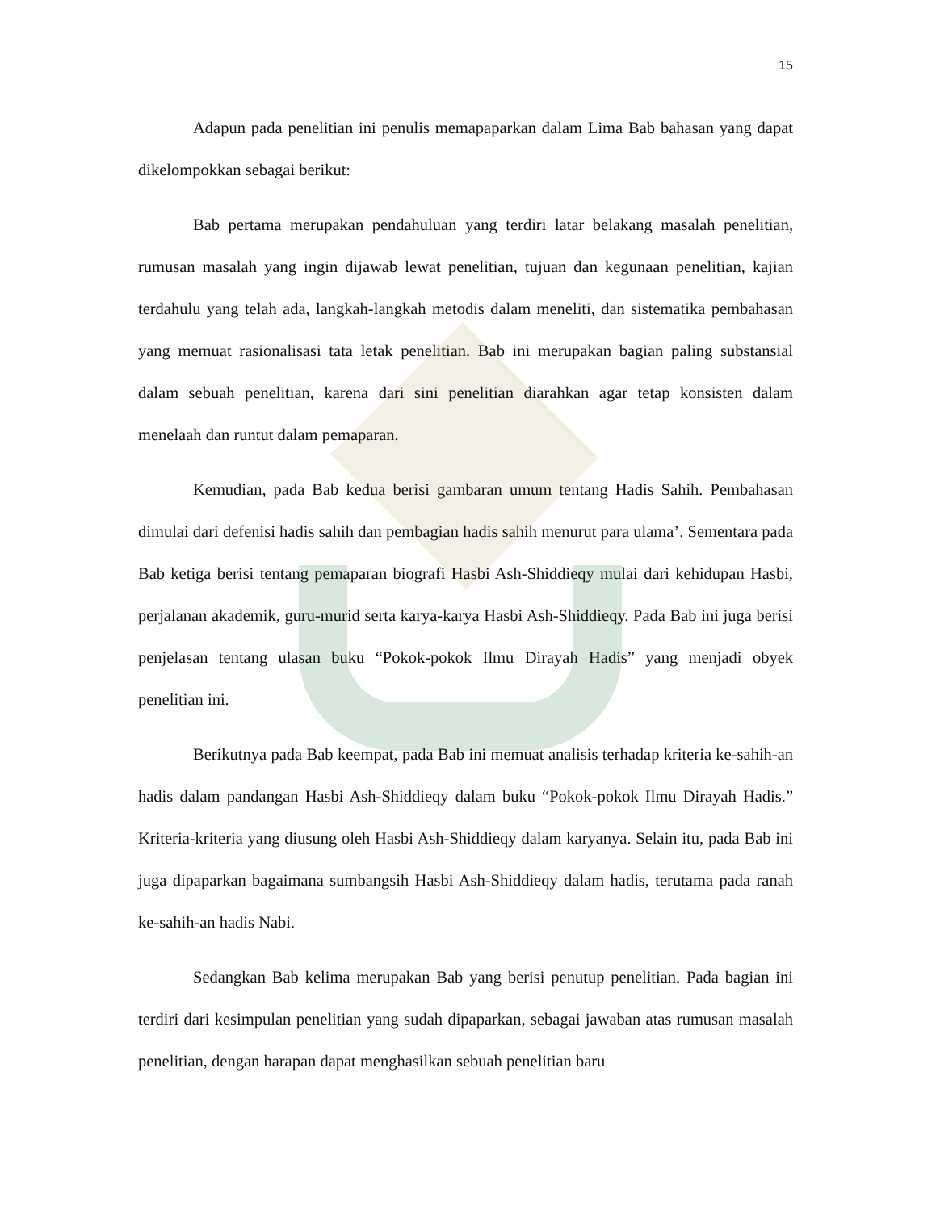15
Adapun pada penelitian ini penulis memapaparkan dalam Lima Bab bahasan yang dapat dikelompokkan sebagai berikut:
Bab pertama merupakan pendahuluan yang terdiri latar belakang masalah penelitian, rumusan masalah yang ingin dijawab lewat penelitian, tujuan dan kegunaan penelitian, kajian terdahulu yang telah ada, langkah-langkah metodis dalam meneliti, dan sistematika pembahasan yang memuat rasionalisasi tata letak penelitian. Bab ini merupakan bagian paling substansial dalam sebuah penelitian, karena dari sini penelitian diarahkan agar tetap konsisten dalam menelaah dan runtut dalam pemaparan.
Kemudian, pada Bab kedua berisi gambaran umum tentang Hadis Sahih. Pembahasan dimulai dari defenisi hadis sahih dan pembagian hadis sahih menurut para ulama’. Sementara pada Bab ketiga berisi tentang pemaparan biografi Hasbi Ash-Shiddieqy mulai dari kehidupan Hasbi, perjalanan akademik, guru-murid serta karya-karya Hasbi Ash-Shiddieqy. Pada Bab ini juga berisi penjelasan tentang ulasan buku “Pokok-pokok Ilmu Dirayah Hadis” yang menjadi obyek penelitian ini.
Berikutnya pada Bab keempat, pada Bab ini memuat analisis terhadap kriteria ke-sahih-an hadis dalam pandangan Hasbi Ash-Shiddieqy dalam buku “Pokok-pokok Ilmu Dirayah Hadis.” Kriteria-kriteria yang diusung oleh Hasbi Ash-Shiddieqy dalam karyanya. Selain itu, pada Bab ini juga dipaparkan bagaimana sumbangsih Hasbi Ash-Shiddieqy dalam hadis, terutama pada ranah ke-sahih-an hadis Nabi.
Sedangkan Bab kelima merupakan Bab yang berisi penutup penelitian. Pada bagian ini terdiri dari kesimpulan penelitian yang sudah dipaparkan, sebagai jawaban atas rumusan masalah penelitian, dengan harapan dapat menghasilkan sebuah penelitian baru